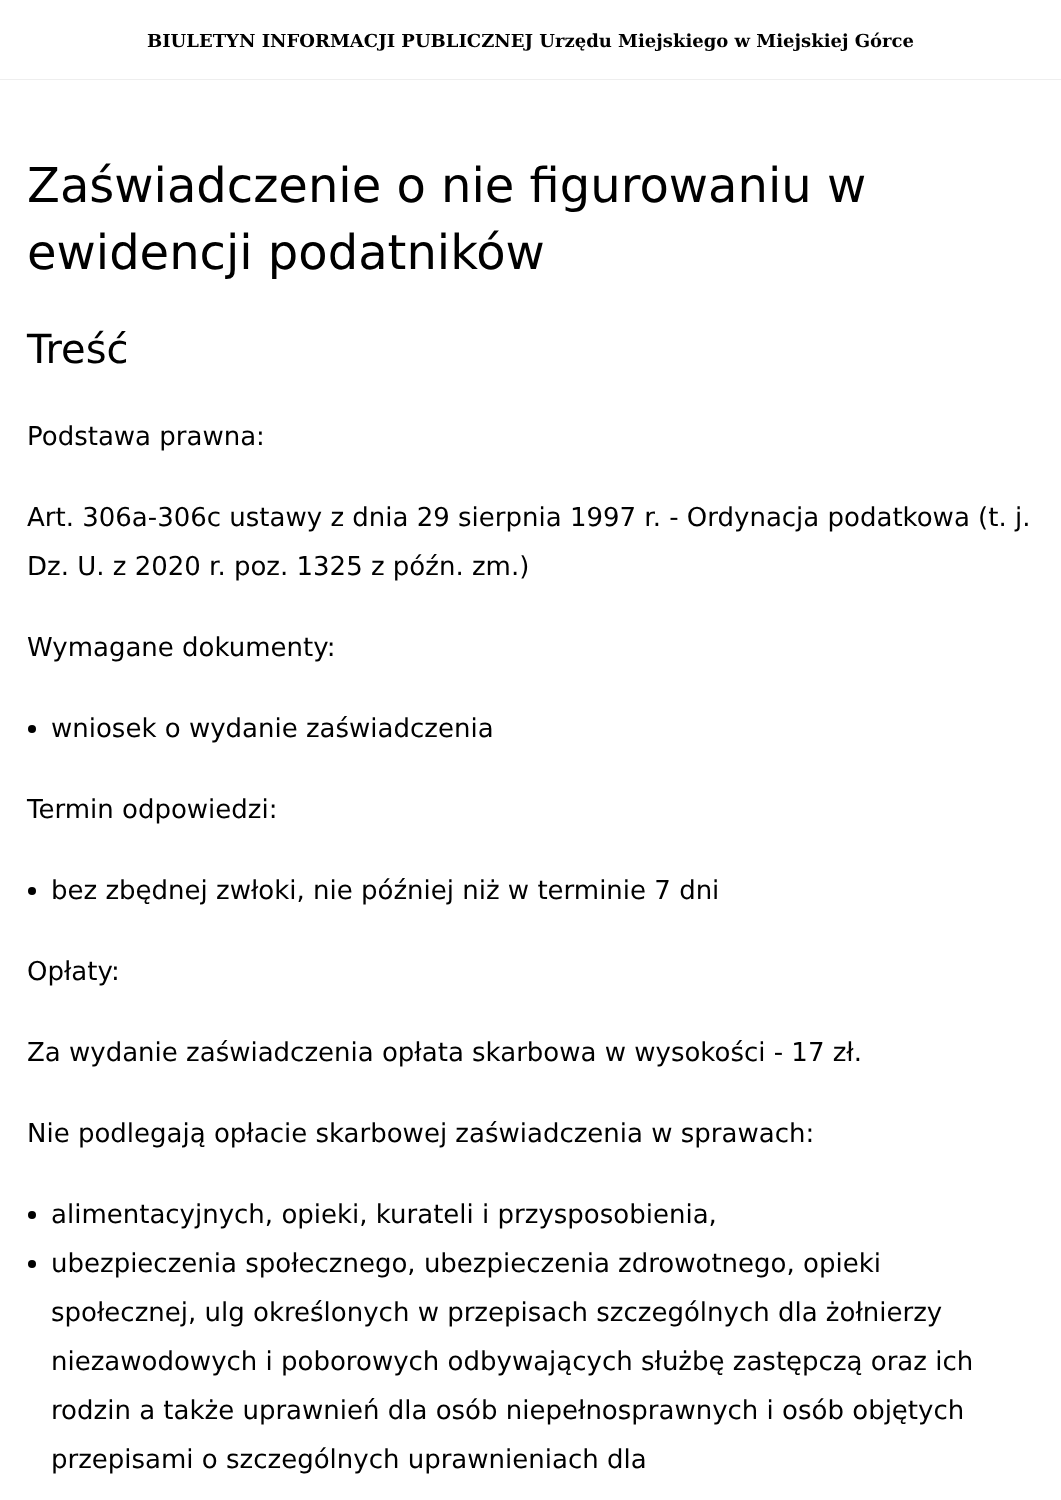BIULETYN INFORMACJI PUBLICZNEJ Urzędu Miejskiego w Miejskiej Górce
Zaświadczenie o nie figurowaniu w ewidencji podatników
Treść
Podstawa prawna:
Art. 306a-306c ustawy z dnia 29 sierpnia 1997 r. - Ordynacja podatkowa (t. j. Dz. U. z 2020 r. poz. 1325 z późn. zm.)
Wymagane dokumenty:
wniosek o wydanie zaświadczenia
Termin odpowiedzi:
bez zbędnej zwłoki, nie później niż w terminie 7 dni
Opłaty:
Za wydanie zaświadczenia opłata skarbowa w wysokości - 17 zł.
Nie podlegają opłacie skarbowej zaświadczenia w sprawach:
alimentacyjnych, opieki, kurateli i przysposobienia,
ubezpieczenia społecznego, ubezpieczenia zdrowotnego, opieki społecznej, ulg określonych w przepisach szczególnych dla żołnierzy niezawodowych i poborowych odbywających służbę zastępczą oraz ich rodzin a także uprawnień dla osób niepełnosprawnych i osób objętych przepisami o szczególnych uprawnieniach dla